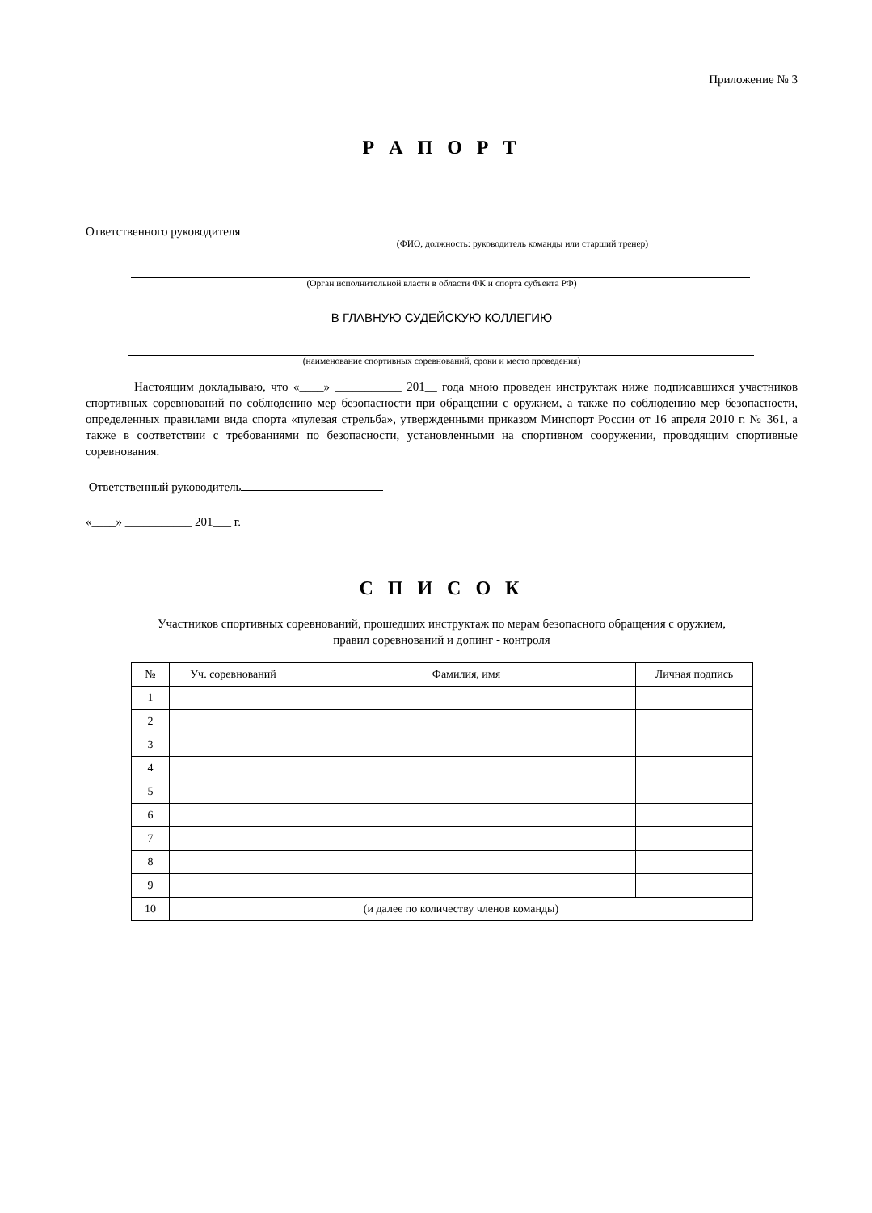Приложение № 3
Р А П О Р Т
Ответственного руководителя
(ФИО, должность: руководитель команды или старший тренер)
(Орган исполнительной власти в области ФК и спорта субъекта РФ)
В ГЛАВНУЮ СУДЕЙСКУЮ КОЛЛЕГИЮ
(наименование спортивных соревнований, сроки и место проведения)
Настоящим докладываю, что «____» ___________ 201__ года мною проведен инструктаж ниже подписавшихся участников спортивных соревнований по соблюдению мер безопасности при обращении с оружием, а также по соблюдению мер безопасности, определенных правилами вида спорта «пулевая стрельба», утвержденными приказом Минспорт России от 16 апреля 2010 г. № 361, а также в соответствии с требованиями по безопасности, установленными на спортивном сооружении, проводящим спортивные соревнования.
Ответственный руководитель
«____» ___________ 201___ г.
С П И С О К
Участников спортивных соревнований, прошедших инструктаж по мерам безопасного обращения с оружием,
правил соревнований и допинг - контроля
| № | Уч. соревнований | Фамилия, имя | Личная подпись |
| --- | --- | --- | --- |
| 1 | | | |
| 2 | | | |
| 3 | | | |
| 4 | | | |
| 5 | | | |
| 6 | | | |
| 7 | | | |
| 8 | | | |
| 9 | | | |
| 10 | (и далее по количеству членов команды) | | |